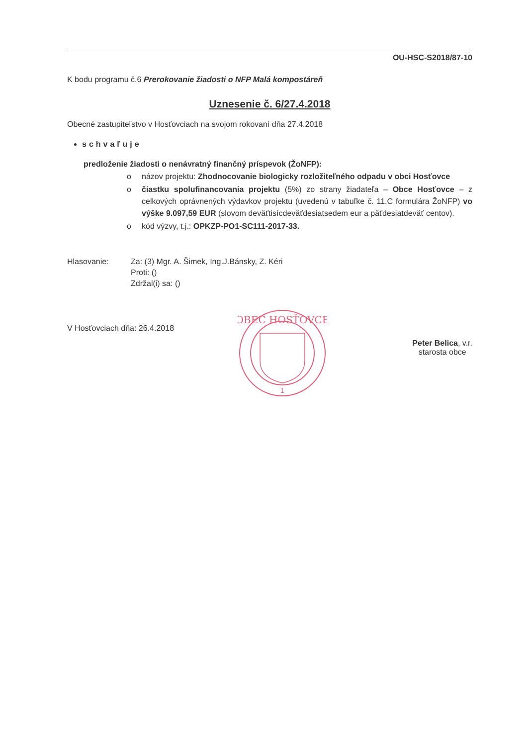OU-HSC-S2018/87-10
K bodu programu č.6 Prerokovanie žiadosti o NFP Malá kompostáreň
Uznesenie č. 6/27.4.2018
Obecné zastupiteľstvo v Hosťovciach na svojom rokovaní dňa 27.4.2018
schvaľuje
predloženie žiadosti o nenávratný finančný príspevok (ŽoNFP):
o názov projektu: Zhodnocovanie biologicky rozložiteľného odpadu v obci Hosťovce
o čiastku spolufinancovania projektu (5%) zo strany žiadateľa – Obce Hosťovce – z celkových oprávnených výdavkov projektu (uvedenú v tabuľke č. 11.C formulára ŽoNFP) vo výške 9.097,59 EUR (slovom deväťtisícdeväťdesiatsedem eur a päťdesiatdeväť centov).
o kód výzvy, t.j.: OPKZP-PO1-SC111-2017-33.
Hlasovanie: Za: (3) Mgr. A. Šimek, Ing.J.Bánsky, Z. Kéri
Proti: ()
Zdržal(i) sa: ()
V Hosťovciach dňa: 26.4.2018
Peter Belica, v.r.
starosta obce
OBEC HOSŤOVCE
1